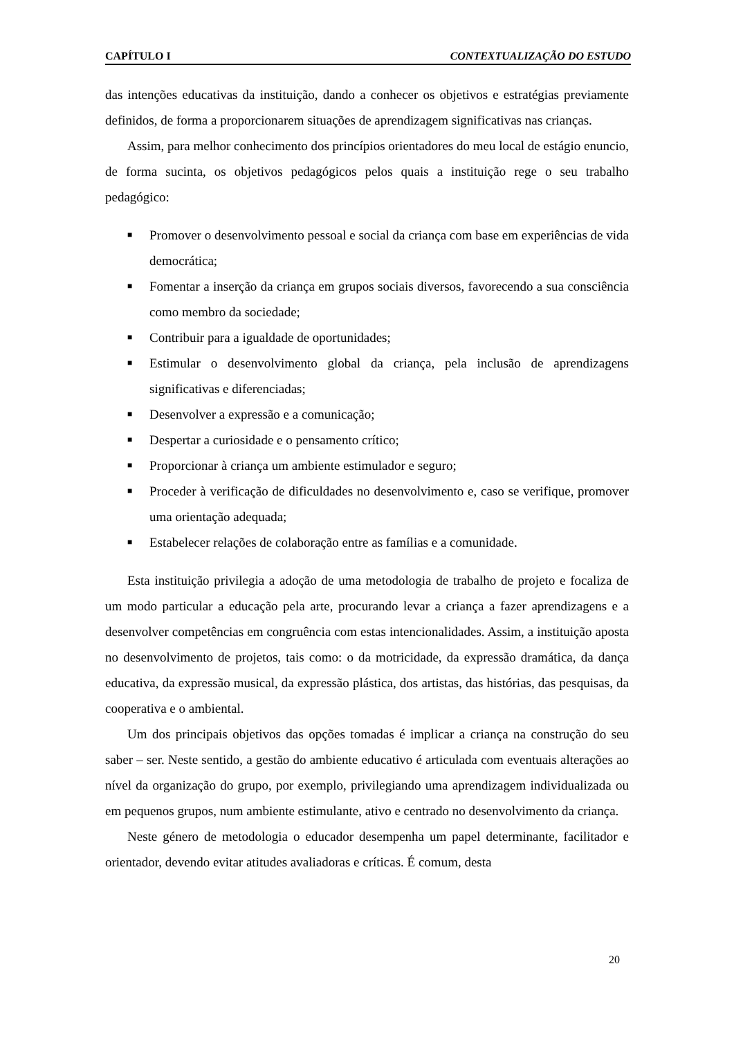CAPÍTULO I CONTEXTUALIZAÇÃO DO ESTUDO
das intenções educativas da instituição, dando a conhecer os objetivos e estratégias previamente definidos, de forma a proporcionarem situações de aprendizagem significativas nas crianças.
Assim, para melhor conhecimento dos princípios orientadores do meu local de estágio enuncio, de forma sucinta, os objetivos pedagógicos pelos quais a instituição rege o seu trabalho pedagógico:
■ Promover o desenvolvimento pessoal e social da criança com base em experiências de vida democrática;
■ Fomentar a inserção da criança em grupos sociais diversos, favorecendo a sua consciência como membro da sociedade;
■ Contribuir para a igualdade de oportunidades;
■ Estimular o desenvolvimento global da criança, pela inclusão de aprendizagens significativas e diferenciadas;
■ Desenvolver a expressão e a comunicação;
■ Despertar a curiosidade e o pensamento crítico;
■ Proporcionar à criança um ambiente estimulador e seguro;
■ Proceder à verificação de dificuldades no desenvolvimento e, caso se verifique, promover uma orientação adequada;
■ Estabelecer relações de colaboração entre as famílias e a comunidade.
Esta instituição privilegia a adoção de uma metodologia de trabalho de projeto e focaliza de um modo particular a educação pela arte, procurando levar a criança a fazer aprendizagens e a desenvolver competências em congruência com estas intencionalidades. Assim, a instituição aposta no desenvolvimento de projetos, tais como: o da motricidade, da expressão dramática, da dança educativa, da expressão musical, da expressão plástica, dos artistas, das histórias, das pesquisas, da cooperativa e o ambiental.
Um dos principais objetivos das opções tomadas é implicar a criança na construção do seu saber – ser. Neste sentido, a gestão do ambiente educativo é articulada com eventuais alterações ao nível da organização do grupo, por exemplo, privilegiando uma aprendizagem individualizada ou em pequenos grupos, num ambiente estimulante, ativo e centrado no desenvolvimento da criança.
Neste género de metodologia o educador desempenha um papel determinante, facilitador e orientador, devendo evitar atitudes avaliadoras e críticas. É comum, desta
20